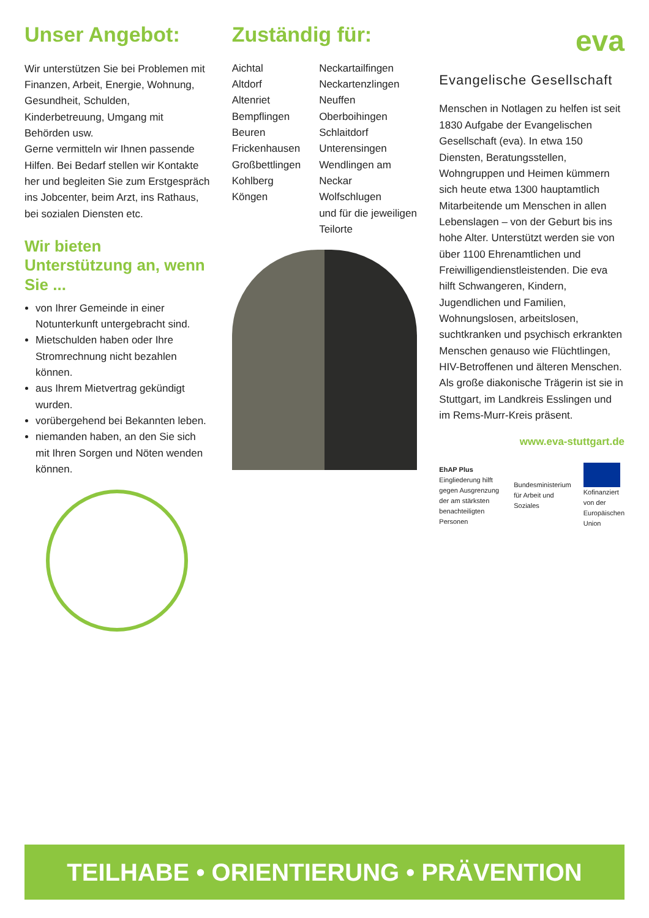Unser Angebot:
Wir unterstützen Sie bei Problemen mit Finanzen, Arbeit, Energie, Wohnung, Gesundheit, Schulden, Kinderbetreuung, Umgang mit Behörden usw.
Gerne vermitteln wir Ihnen passende Hilfen. Bei Bedarf stellen wir Kontakte her und begleiten Sie zum Erstgespräch ins Jobcenter, beim Arzt, ins Rathaus, bei sozialen Diensten etc.
Wir bieten Unterstützung an, wenn Sie ...
von Ihrer Gemeinde in einer Notunterkunft untergebracht sind.
Mietschulden haben oder Ihre Stromrechnung nicht bezahlen können.
aus Ihrem Mietvertrag gekündigt wurden.
vorübergehend bei Bekannten leben.
niemanden haben, an den Sie sich mit Ihren Sorgen und Nöten wenden können.
Zuständig für:
Aichtal
Altdorf
Altenriet
Bempflingen
Beuren
Frickenhausen
Großbettlingen
Kohlberg
Köngen
Neckartailfingen
Neckartenzlingen
Neuffen
Oberboihingen
Schlaitdorf
Unterensingen
Wendlingen am Neckar
Wolfschlugen
und für die jeweiligen Teilorte
eva
Evangelische Gesellschaft
Menschen in Notlagen zu helfen ist seit 1830 Aufgabe der Evangelischen Gesellschaft (eva). In etwa 150 Diensten, Beratungsstellen, Wohngruppen und Heimen kümmern sich heute etwa 1300 hauptamtlich Mitarbeitende um Menschen in allen Lebenslagen – von der Geburt bis ins hohe Alter. Unterstützt werden sie von über 1100 Ehrenamtlichen und Freiwilligendienstleistenden. Die eva hilft Schwangeren, Kindern, Jugendlichen und Familien, Wohnungslosen, arbeitslosen, suchtkranken und psychisch erkrankten Menschen genauso wie Flüchtlingen, HIV-Betroffenen und älteren Menschen. Als große diakonische Trägerin ist sie in Stuttgart, im Landkreis Esslingen und im Rems-Murr-Kreis präsent.
www.eva-stuttgart.de
EhAP Plus
Eingliederung hilft gegen Ausgrenzung der am stärksten benachteiligten Personen
Bundesministerium
für Arbeit und Soziales
Kofinanziert von der
Europäischen Union
TEILHABE • ORIENTIERUNG • PRÄVENTION